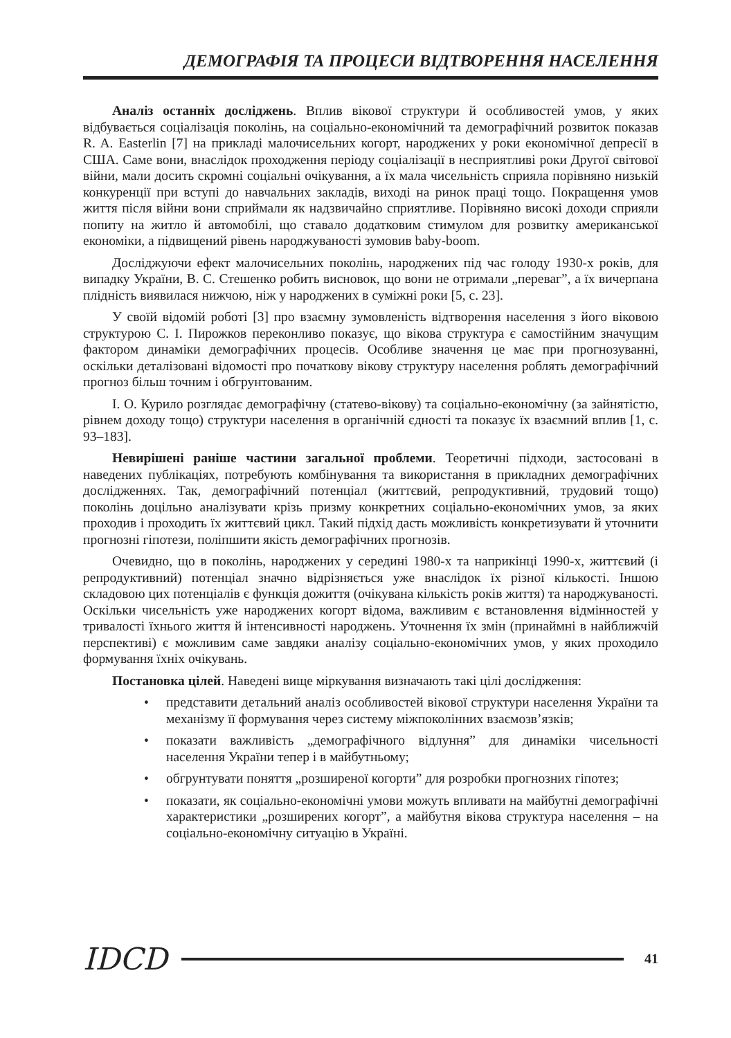ДЕМОГРАФІЯ ТА ПРОЦЕСИ ВІДТВОРЕННЯ НАСЕЛЕННЯ
Аналіз останніх досліджень. Вплив вікової структури й особливостей умов, у яких відбувається соціалізація поколінь, на соціально-економічний та демографічний розвиток показав R. A. Easterlin [7] на прикладі малочисельних когорт, народжених у роки економічної депресії в США. Саме вони, внаслідок проходження періоду соціалізації в несприятливі роки Другої світової війни, мали досить скромні соціальні очікування, а їх мала чисельність сприяла порівняно низькій конкуренції при вступі до навчальних закладів, виході на ринок праці тощо. Покращення умов життя після війни вони сприймали як надзвичайно сприятливе. Порівняно високі доходи сприяли попиту на житло й автомобілі, що ставало додатковим стимулом для розвитку американської економіки, а підвищений рівень народжуваності зумовив baby-boom.
Досліджуючи ефект малочисельних поколінь, народжених під час голоду 1930-х років, для випадку України, В. С. Стешенко робить висновок, що вони не отримали „переваг”, а їх вичерпана плідність виявилася нижчою, ніж у народжених в суміжні роки [5, с. 23].
У своїй відомій роботі [3] про взаємну зумовленість відтворення населення з його віковою структурою С. І. Пирожков переконливо показує, що вікова структура є самостійним значущим фактором динаміки демографічних процесів. Особливе значення це має при прогнозуванні, оскільки деталізовані відомості про початкову вікову структуру населення роблять демографічний прогноз більш точним і обгрунтованим.
І. О. Курило розглядає демографічну (статево-вікову) та соціально-економічну (за зайнятістю, рівнем доходу тощо) структури населення в органічній єдності та показує їх взаємний вплив [1, с. 93–183].
Невирішені раніше частини загальної проблеми. Теоретичні підходи, застосовані в наведених публікаціях, потребують комбінування та використання в прикладних демографічних дослідженнях. Так, демографічний потенціал (життєвий, репродуктивний, трудовий тощо) поколінь доцільно аналізувати крізь призму конкретних соціально-економічних умов, за яких проходив і проходить їх життєвий цикл. Такий підхід дасть можливість конкретизувати й уточнити прогнозні гіпотези, поліпшити якість демографічних прогнозів.
Очевидно, що в поколінь, народжених у середині 1980-х та наприкінці 1990-х, життєвий (і репродуктивний) потенціал значно відрізняється уже внаслідок їх різної кількості. Іншою складовою цих потенціалів є функція дожиття (очікувана кількість років життя) та народжуваності. Оскільки чисельність уже народжених когорт відома, важливим є встановлення відмінностей у тривалості їхнього життя й інтенсивності народжень. Уточнення їх змін (принаймні в найближчій перспективі) є можливим саме завдяки аналізу соціально-економічних умов, у яких проходило формування їхніх очікувань.
Постановка цілей. Наведені вище міркування визначають такі цілі дослідження:
• представити детальний аналіз особливостей вікової структури населення України та механізму її формування через систему міжпоколінних взаємозв’язків;
• показати важливість „демографічного відлуння” для динаміки чисельності населення України тепер і в майбутньому;
• обгрунтувати поняття „розширеної когорти” для розробки прогнозних гіпотез;
• показати, як соціально-економічні умови можуть впливати на майбутні демографічні характеристики „розширених когорт”, а майбутня вікова структура населення – на соціально-економічну ситуацію в Україні.
IDCD
41